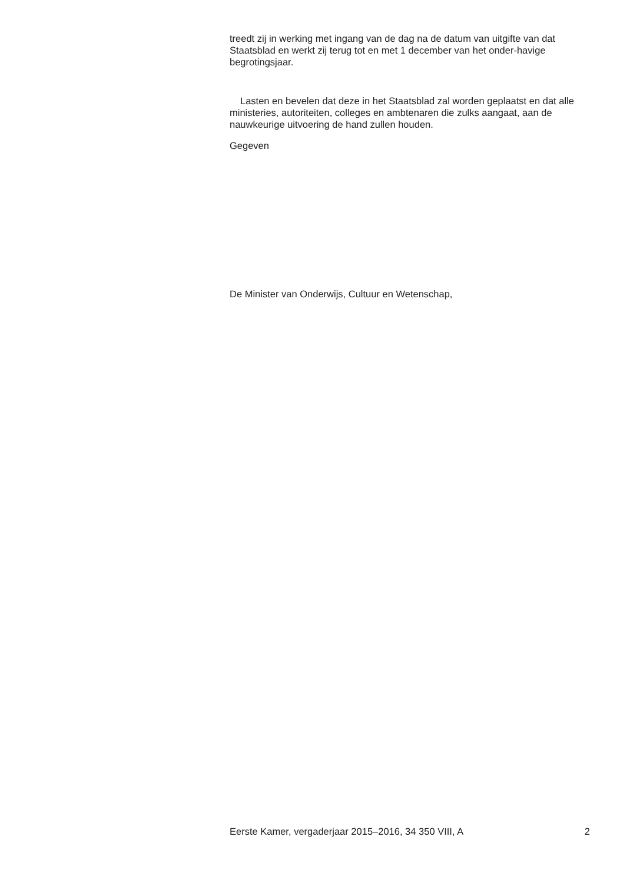treedt zij in werking met ingang van de dag na de datum van uitgifte van dat Staatsblad en werkt zij terug tot en met 1 december van het onder-havige begrotingsjaar.
Lasten en bevelen dat deze in het Staatsblad zal worden geplaatst en dat alle ministeries, autoriteiten, colleges en ambtenaren die zulks aangaat, aan de nauwkeurige uitvoering de hand zullen houden.
Gegeven
De Minister van Onderwijs, Cultuur en Wetenschap,
Eerste Kamer, vergaderjaar 2015–2016, 34 350 VIII, A 2